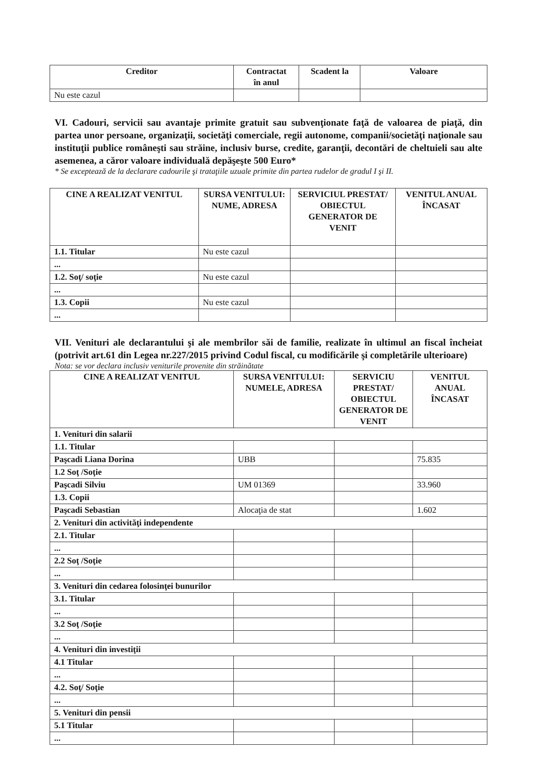| Creditor | Contractat în anul | Scadent la | Valoare |
| --- | --- | --- | --- |
| Nu este cazul | | | |
VI. Cadouri, servicii sau avantaje primite gratuit sau subvenţionate faţă de valoarea de piaţă, din partea unor persoane, organizaţii, societăţi comerciale, regii autonome, companii/societăţi naţionale sau instituţii publice româneşti sau străine, inclusiv burse, credite, garanţii, decontări de cheltuieli sau alte asemenea, a căror valoare individuală depăşeşte 500 Euro*
* Se exceptează de la declarare cadourile şi trataţiile uzuale primite din partea rudelor de gradul I şi II.
| CINE A REALIZAT VENITUL | SURSA VENITULUI: NUME, ADRESA | SERVICIUL PRESTAT/ OBIECTUL GENERATOR DE VENIT | VENITUL ANUAL ÎNCASAT |
| --- | --- | --- | --- |
| 1.1. Titular | Nu este cazul | | |
| ... | | | |
| 1.2. Soţ/ soţie | Nu este cazul | | |
| ... | | | |
| 1.3. Copii | Nu este cazul | | |
| ... | | | |
VII. Venituri ale declarantului şi ale membrilor săi de familie, realizate în ultimul an fiscal încheiat (potrivit art.61 din Legea nr.227/2015 privind Codul fiscal, cu modificările şi completările ulterioare)
Nota: se vor declara inclusiv veniturile provenite din străinătate
| CINE A REALIZAT VENITUL | SURSA VENITULUI: NUMELE, ADRESA | SERVICIU PRESTAT/ OBIECTUL GENERATOR DE VENIT | VENITUL ANUAL ÎNCASAT |
| --- | --- | --- | --- |
| 1. Venituri din salarii | | | |
| 1.1. Titular | | | |
| Paşcadi Liana Dorina | UBB | | 75.835 |
| 1.2 Soţ /Soţie | | | |
| Paşcadi Silviu | UM 01369 | | 33.960 |
| 1.3. Copii | | | |
| Paşcadi Sebastian | Alocaţia de stat | | 1.602 |
| 2. Venituri din activităţi independente | | | |
| 2.1. Titular | | | |
| ... | | | |
| 2.2 Soţ /Soţie | | | |
| ... | | | |
| 3. Venituri din cedarea folosinţei bunurilor | | | |
| 3.1. Titular | | | |
| ... | | | |
| 3.2 Soţ /Soţie | | | |
| ... | | | |
| 4. Venituri din investiţii | | | |
| 4.1 Titular | | | |
| ... | | | |
| 4.2. Soţ/ Soţie | | | |
| ... | | | |
| 5. Venituri din pensii | | | |
| 5.1 Titular | | | |
| ... | | | |